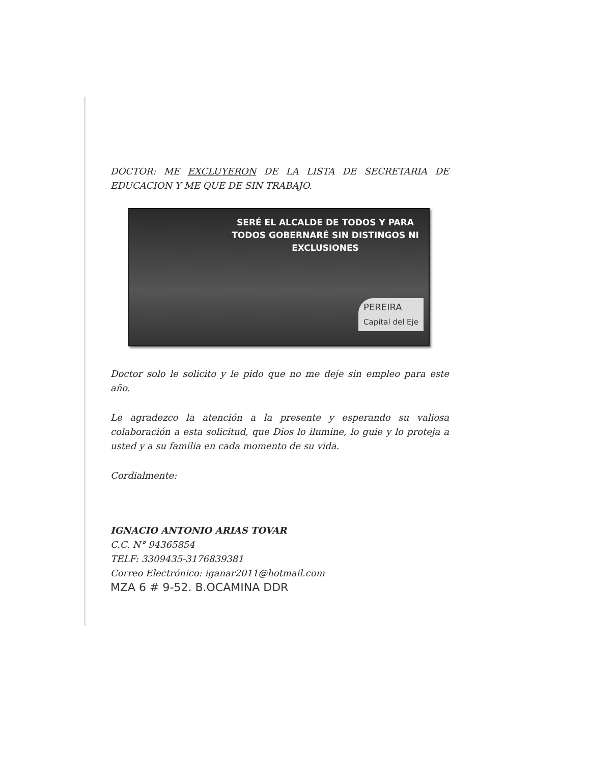DOCTOR: ME EXCLUYERON DE LA LISTA DE SECRETARIA DE EDUCACION Y ME QUE DE SIN TRABAJO.
SERÉ EL ALCALDE DE TODOS Y PARA TODOS GOBERNARÉ SIN DISTINGOS NI EXCLUSIONES
PEREIRA
Capital del Eje
Doctor solo le solicito y le pido que no me deje sin empleo para este año.
Le agradezco la atención a la presente y esperando su valiosa colaboración a esta solicitud, que Dios lo ilumine, lo guie y lo proteja a usted y a su familia en cada momento de su vida.
Cordialmente:
IGNACIO ANTONIO ARIAS TOVAR
C.C. N° 94365854
TELF: 3309435-3176839381
Correo Electrónico: iganar2011@hotmail.com
MZA 6 # 9-52. B.OCAMINA DDR